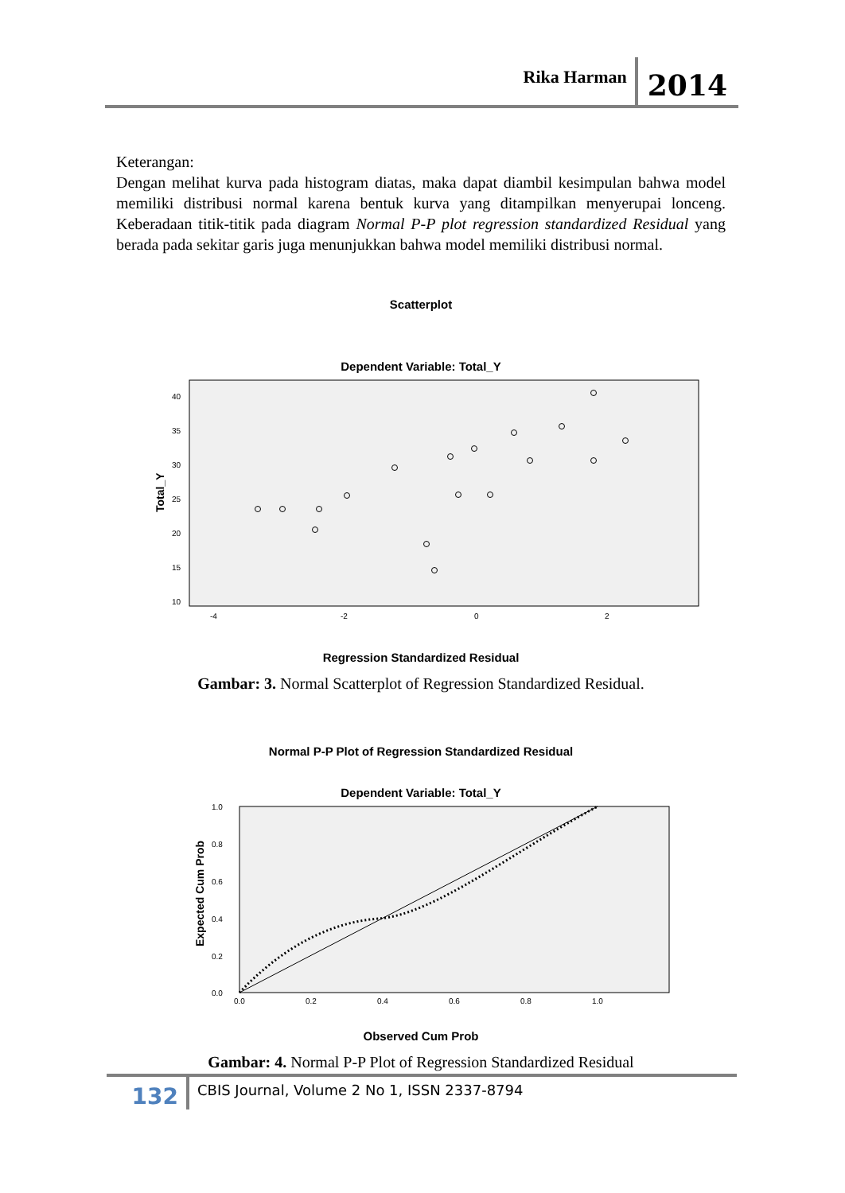Rika Harman 2014
Keterangan:
Dengan melihat kurva pada histogram diatas, maka dapat diambil kesimpulan bahwa model memiliki distribusi normal karena bentuk kurva yang ditampilkan menyerupai lonceng. Keberadaan titik-titik pada diagram Normal P-P plot regression standardized Residual yang berada pada sekitar garis juga menunjukkan bahwa model memiliki distribusi normal.
Scatterplot
Dependent Variable: Total_Y
40
35
30
25
20
15
10
-4
-2
0
2
Total_Y
Regression Standardized Residual
Gambar: 3. Normal Scatterplot of Regression Standardized Residual.
Normal P-P Plot of Regression Standardized Residual
Dependent Variable: Total_Y
1.0
0.8
0.6
0.4
0.2
0.0
0.0
0.2
0.4
0.6
0.8
1.0
Expected Cum Prob
Observed Cum Prob
Gambar: 4. Normal P-P Plot of Regression Standardized Residual
132 CBIS Journal, Volume 2 No 1, ISSN 2337-8794